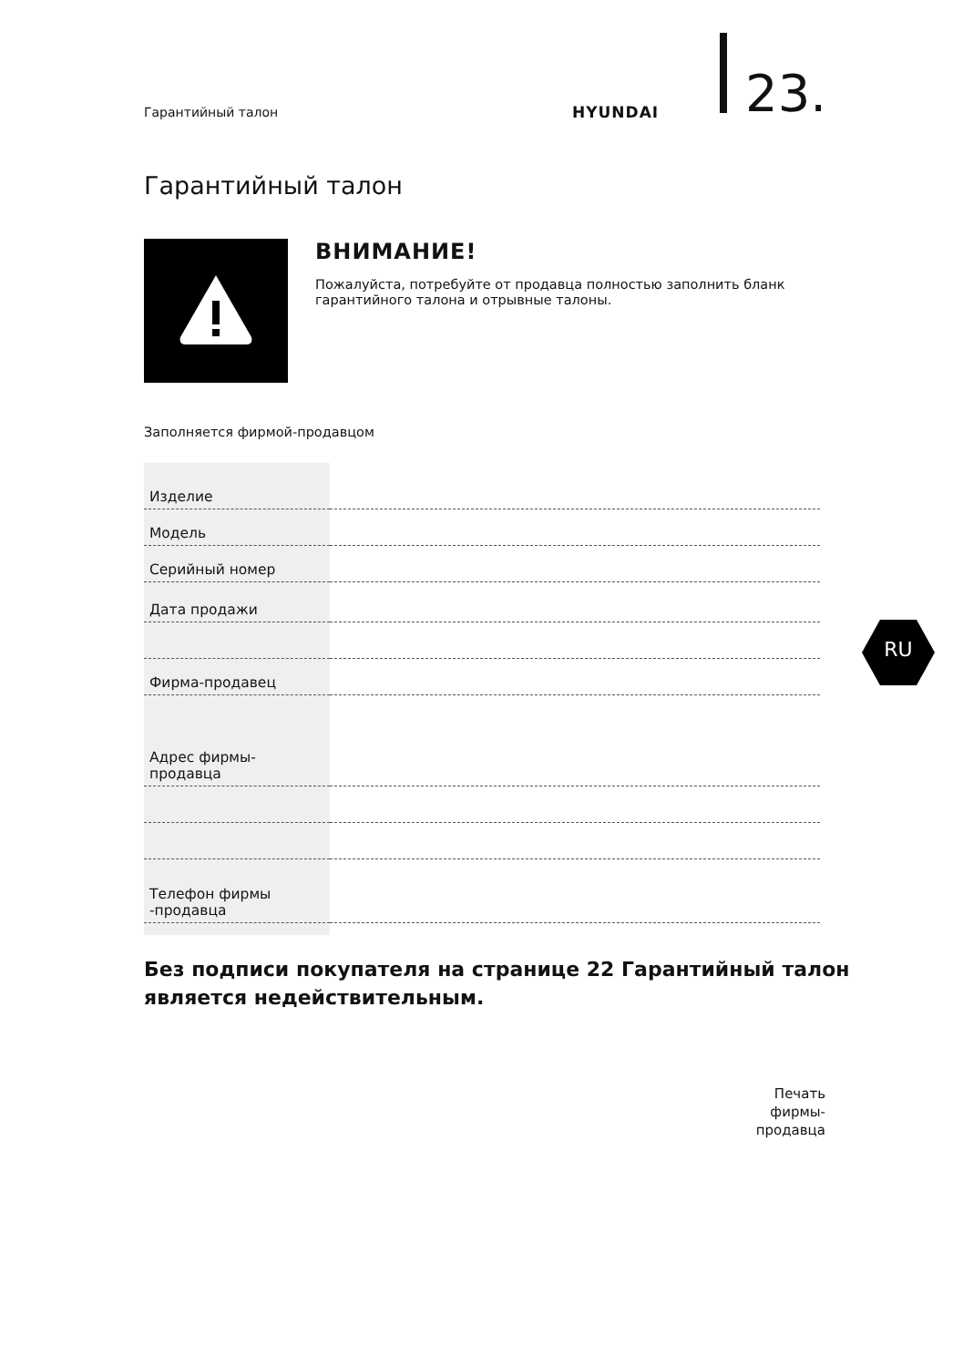Гарантийный талон HYUNDAI 23.
Гарантийный талон
ВНИМАНИЕ!
Пожалуйста, потребуйте от продавца полностью заполнить бланк гарантийного талона и отрывные талоны.
Заполняется фирмой-продавцом
| Изделие | |
| Модель | |
| Серийный номер | |
| Дата продажи | |
| Фирма-продавец | |
| Адрес фирмы- продавца | |
| Телефон фирмы -продавца | |
RU
Без подписи покупателя на странице 22 Гарантийный талон является недействительным.
Печать
фирмы-
продавца